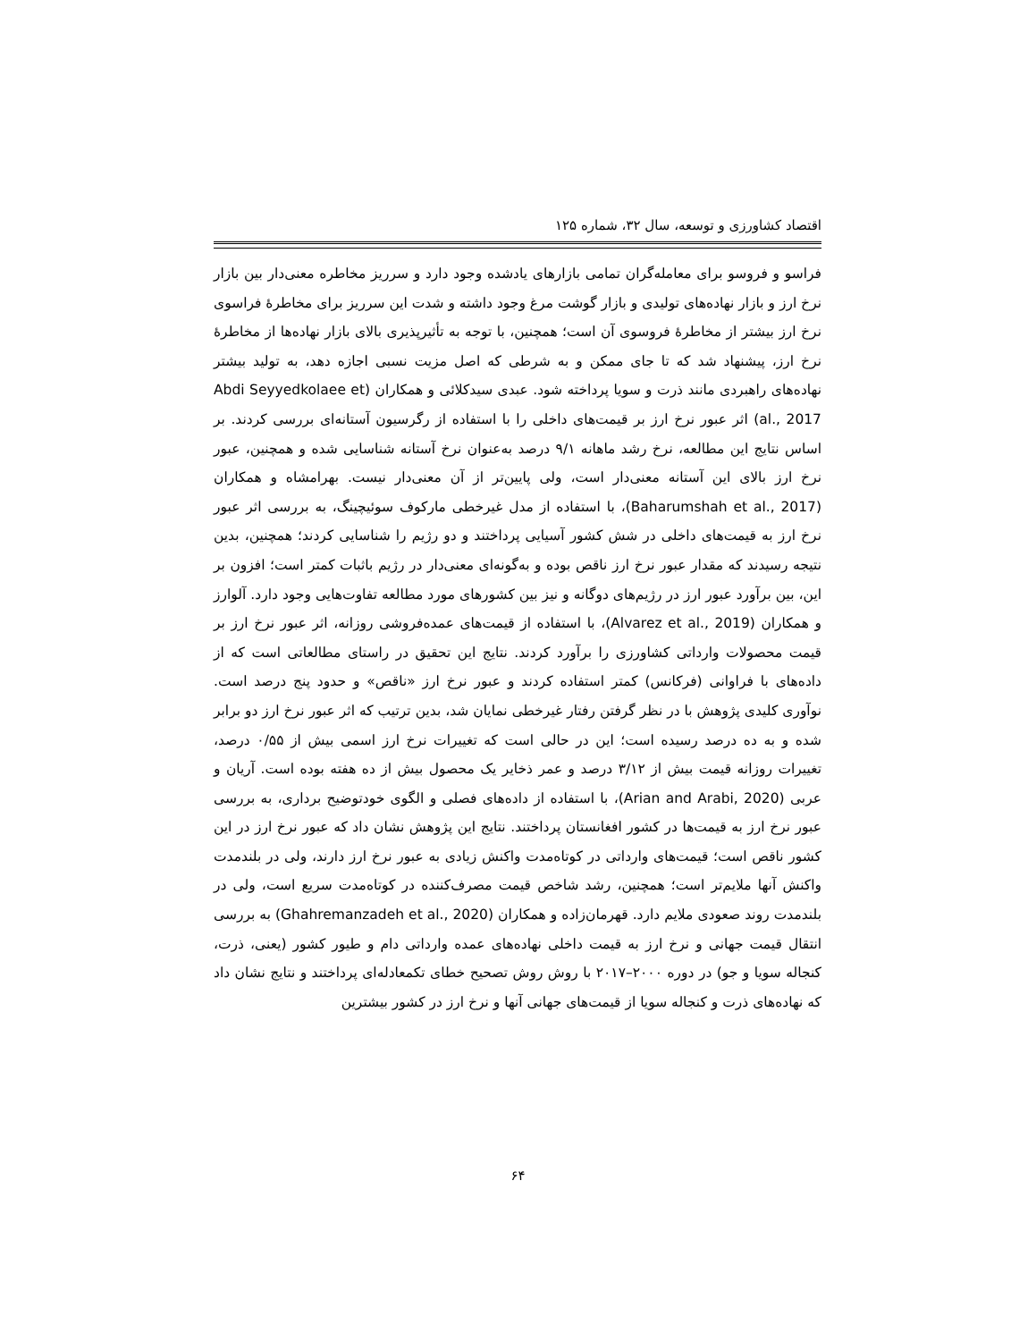اقتصاد کشاورزی و توسعه، سال ۳۲، شماره ۱۲۵
فراسو و فروسو برای معامله‌گران تمامی بازارهای یادشده وجود دارد و سرریز مخاطره معنی‌دار بین بازار نرخ ارز و بازار نهاده‌های تولیدی و بازار گوشت مرغ وجود داشته و شدت این سرریز برای مخاطرۀ فراسوی نرخ ارز بیشتر از مخاطرۀ فروسوی آن است؛ همچنین، با توجه به تأثیرپذیری بالای بازار نهاده‌ها از مخاطرۀ نرخ ارز، پیشنهاد شد که تا جای ممکن و به شرطی که اصل مزیت نسبی اجازه دهد، به تولید بیشتر نهاده‌های راهبردی مانند ذرت و سویا پرداخته شود. عبدی سیدکلائی و همکاران (Abdi Seyyedkolaee et al., 2017) اثر عبور نرخ ارز بر قیمت‌های داخلی را با استفاده از رگرسیون آستانه‌ای بررسی کردند. بر اساس نتایج این مطالعه، نرخ رشد ماهانه ۹/۱ درصد به‌عنوان نرخ آستانه شناسایی شده و همچنین، عبور نرخ ارز بالای این آستانه معنی‌دار است، ولی پایین‌تر از آن معنی‌دار نیست. بهرامشاه و همکاران (Baharumshah et al., 2017)، با استفاده از مدل غیرخطی مارکوف سوئیچینگ، به بررسی اثر عبور نرخ ارز به قیمت‌های داخلی در شش کشور آسیایی پرداختند و دو رژیم را شناسایی کردند؛ همچنین، بدین نتیجه رسیدند که مقدار عبور نرخ ارز ناقص بوده و به‌گونه‌ای معنی‌دار در رژیم باثبات کمتر است؛ افزون بر این، بین برآورد عبور ارز در رژیم‌های دوگانه و نیز بین کشورهای مورد مطالعه تفاوت‌هایی وجود دارد. آلوارز و همکاران (Alvarez et al., 2019)، با استفاده از قیمت‌های عمده‌فروشی روزانه، اثر عبور نرخ ارز بر قیمت محصولات وارداتی کشاورزی را برآورد کردند. نتایج این تحقیق در راستای مطالعاتی است که از داده‌های با فراوانی (فرکانس) کمتر استفاده کردند و عبور نرخ ارز «ناقص» و حدود پنج درصد است. نوآوری کلیدی پژوهش با در نظر گرفتن رفتار غیرخطی نمایان شد، بدین ترتیب که اثر عبور نرخ ارز دو برابر شده و به ده درصد رسیده است؛ این در حالی است که تغییرات نرخ ارز اسمی بیش از ۰/۵۵ درصد، تغییرات روزانه قیمت بیش از ۳/۱۲ درصد و عمر ذخایر یک محصول بیش از ده هفته بوده است. آریان و عربی (Arian and Arabi, 2020)، با استفاده از داده‌های فصلی و الگوی خودتوضیح برداری، به بررسی عبور نرخ ارز به قیمت‌ها در کشور افغانستان پرداختند. نتایج این پژوهش نشان داد که عبور نرخ ارز در این کشور ناقص است؛ قیمت‌های وارداتی در کوتاه‌مدت واکنش زیادی به عبور نرخ ارز دارند، ولی در بلندمدت واکنش آنها ملایم‌تر است؛ همچنین، رشد شاخص قیمت مصرف‌کننده در کوتاه‌مدت سریع است، ولی در بلندمدت روند صعودی ملایم دارد. قهرمان‌زاده و همکاران (Ghahremanzadeh et al., 2020) به بررسی انتقال قیمت جهانی و نرخ ارز به قیمت داخلی نهاده‌های عمده وارداتی دام و طیور کشور (یعنی، ذرت، کنجاله سویا و جو) در دوره ۲۰۰۰–۲۰۱۷ با روش روش تصحیح خطای تکمعادله‌ای پرداختند و نتایج نشان داد که نهاده‌های ذرت و کنجاله سویا از قیمت‌های جهانی آنها و نرخ ارز در کشور بیشترین
۶۴